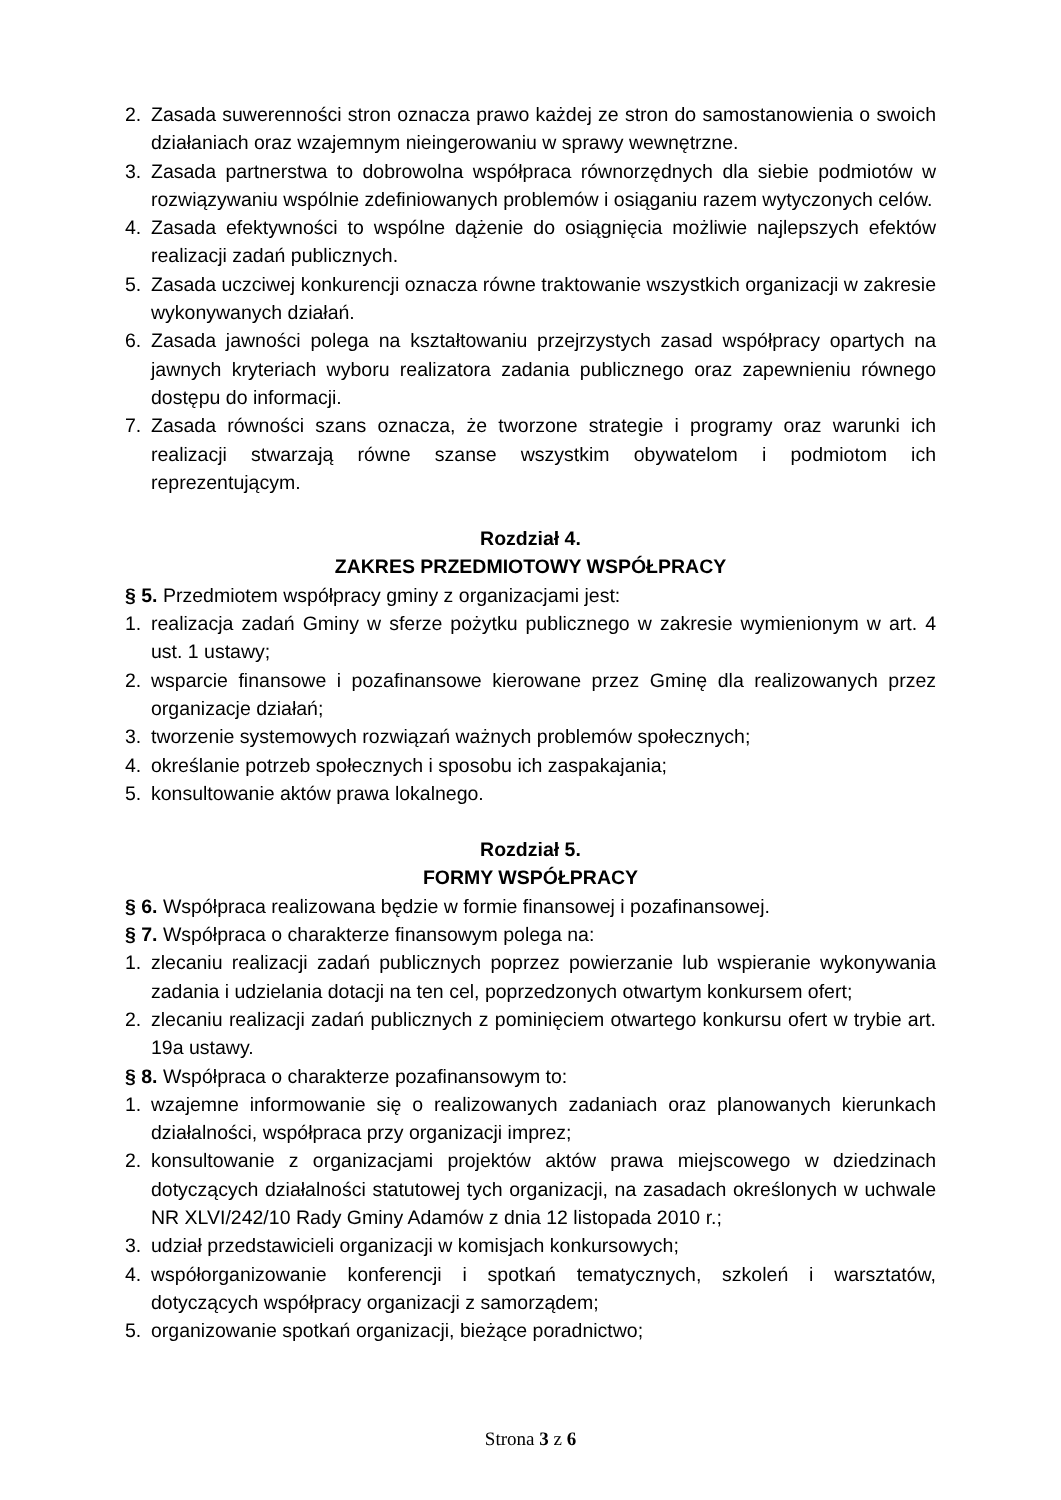2. Zasada suwerenności stron oznacza prawo każdej ze stron do samostanowienia o swoich działaniach oraz wzajemnym nieingerowaniu w sprawy wewnętrzne.
3. Zasada partnerstwa to dobrowolna współpraca równorzędnych dla siebie podmiotów w rozwiązywaniu wspólnie zdefiniowanych problemów i osiąganiu razem wytyczonych celów.
4. Zasada efektywności to wspólne dążenie do osiągnięcia możliwie najlepszych efektów realizacji zadań publicznych.
5. Zasada uczciwej konkurencji oznacza równe traktowanie wszystkich organizacji w zakresie wykonywanych działań.
6. Zasada jawności polega na kształtowaniu przejrzystych zasad współpracy opartych na jawnych kryteriach wyboru realizatora zadania publicznego oraz zapewnieniu równego dostępu do informacji.
7. Zasada równości szans oznacza, że tworzone strategie i programy oraz warunki ich realizacji stwarzają równe szanse wszystkim obywatelom i podmiotom ich reprezentującym.
Rozdział 4.
ZAKRES PRZEDMIOTOWY WSPÓŁPRACY
§ 5. Przedmiotem współpracy gminy z organizacjami jest:
1. realizacja zadań Gminy w sferze pożytku publicznego w zakresie wymienionym w art. 4 ust. 1 ustawy;
2. wsparcie finansowe i pozafinansowe kierowane przez Gminę dla realizowanych przez organizacje działań;
3. tworzenie systemowych rozwiązań ważnych problemów społecznych;
4. określanie potrzeb społecznych i sposobu ich zaspakajania;
5. konsultowanie aktów prawa lokalnego.
Rozdział 5.
FORMY WSPÓŁPRACY
§ 6. Współpraca realizowana będzie w formie finansowej i pozafinansowej.
§ 7. Współpraca o charakterze finansowym polega na:
1. zlecaniu realizacji zadań publicznych poprzez powierzanie lub wspieranie wykonywania zadania i udzielania dotacji na ten cel, poprzedzonych otwartym konkursem ofert;
2. zlecaniu realizacji zadań publicznych z pominięciem otwartego konkursu ofert w trybie art. 19a ustawy.
§ 8. Współpraca o charakterze pozafinansowym to:
1. wzajemne informowanie się o realizowanych zadaniach oraz planowanych kierunkach działalności, współpraca przy organizacji imprez;
2. konsultowanie z organizacjami projektów aktów prawa miejscowego w dziedzinach dotyczących działalności statutowej tych organizacji, na zasadach określonych w uchwale NR XLVI/242/10 Rady Gminy Adamów z dnia 12 listopada 2010 r.;
3. udział przedstawicieli organizacji w komisjach konkursowych;
4. współorganizowanie konferencji i spotkań tematycznych, szkoleń i warsztatów, dotyczących współpracy organizacji z samorządem;
5. organizowanie spotkań organizacji, bieżące poradnictwo;
Strona 3 z 6